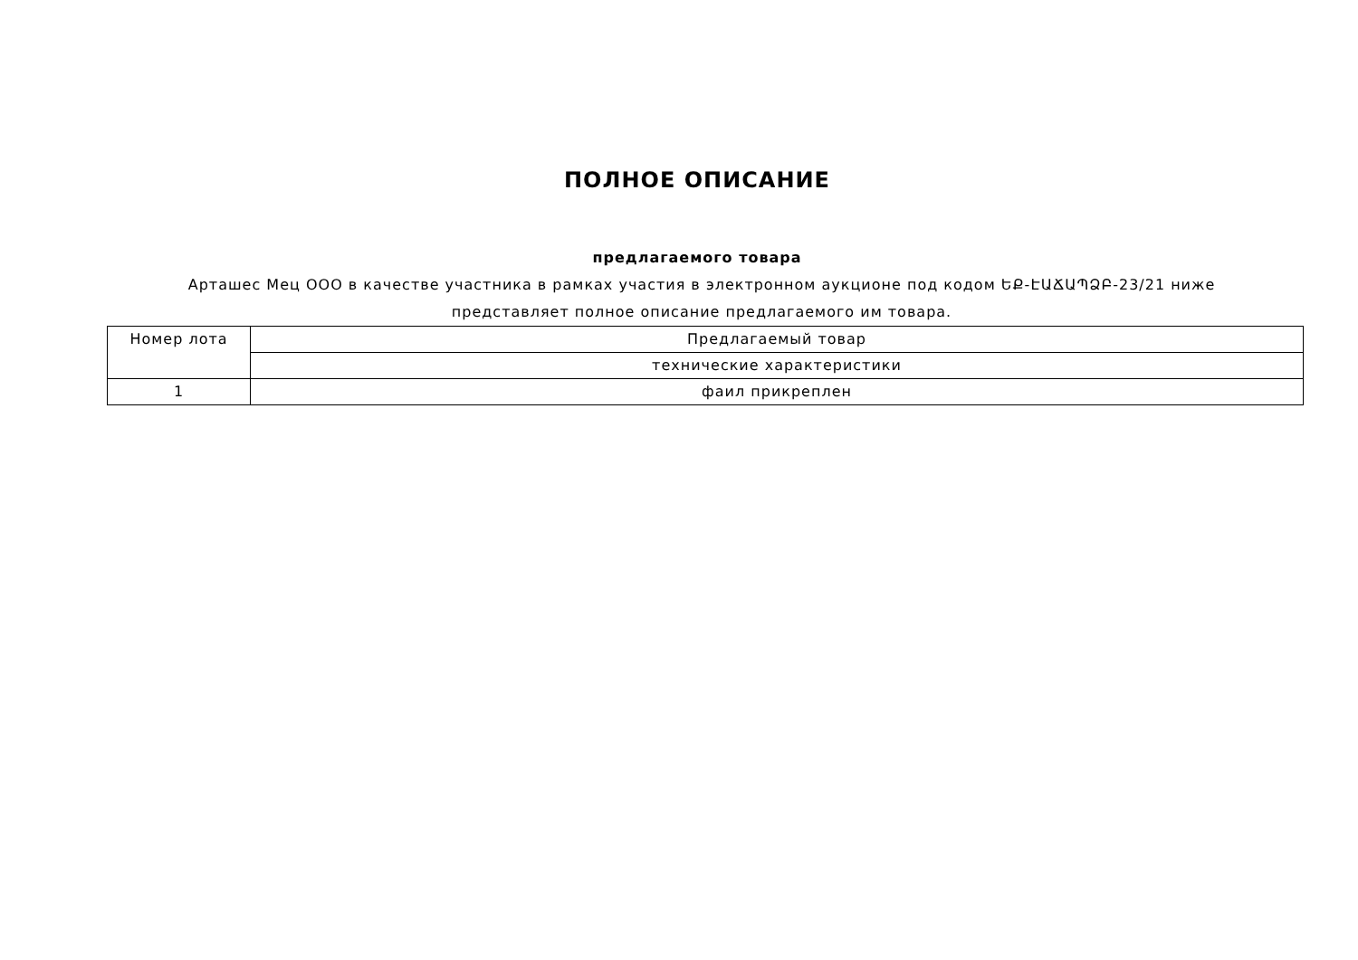ПОЛНОЕ ОПИСАНИЕ
предлагаемого товара
Арташес Мец ООО в качестве участника в рамках участия в электронном аукционе под кодом ԵՔ-ԷԱՃԱՊՁԲ-23/21 ниже представляет полное описание предлагаемого им товара.
| Номер лота | Предлагаемый товар |
| | технические характеристики |
| 1 | фаил прикреплен |